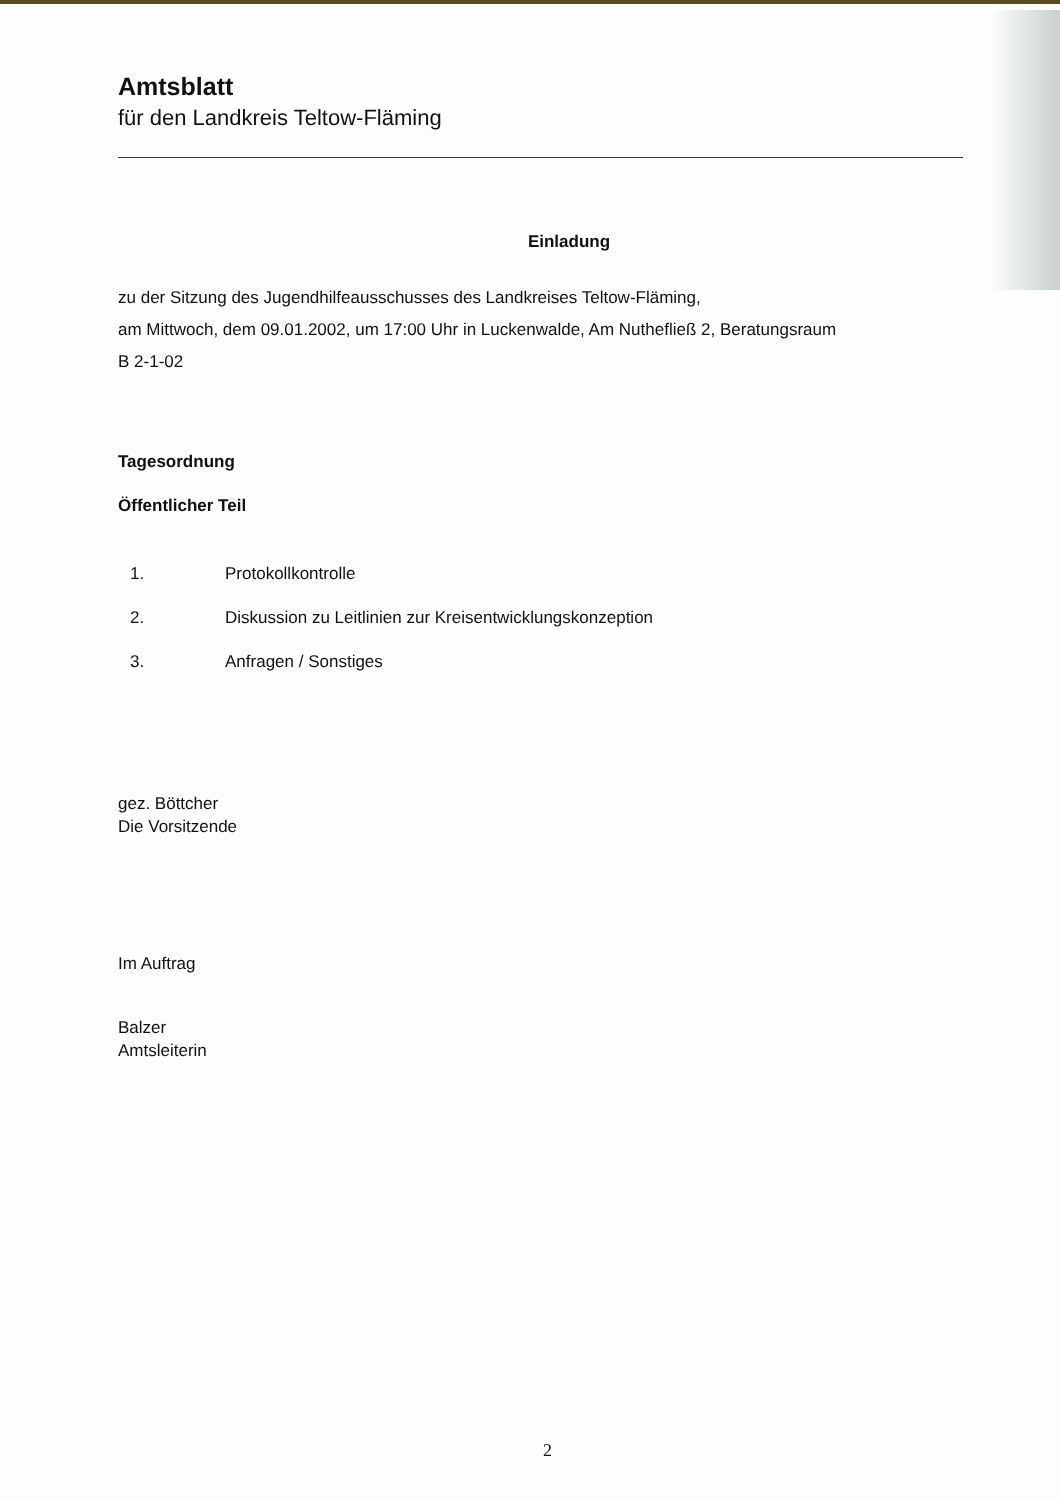Amtsblatt
für den Landkreis Teltow-Fläming
Einladung
zu der Sitzung des Jugendhilfeausschusses des Landkreises Teltow-Fläming,
am Mittwoch, dem 09.01.2002, um 17:00 Uhr in Luckenwalde, Am Nuthefließ 2, Beratungsraum
B 2-1-02
Tagesordnung
Öffentlicher Teil
1. Protokollkontrolle
2. Diskussion zu Leitlinien zur Kreisentwicklungskonzeption
3. Anfragen / Sonstiges
gez. Böttcher
Die Vorsitzende
Im Auftrag
Balzer
Amtsleiterin
2